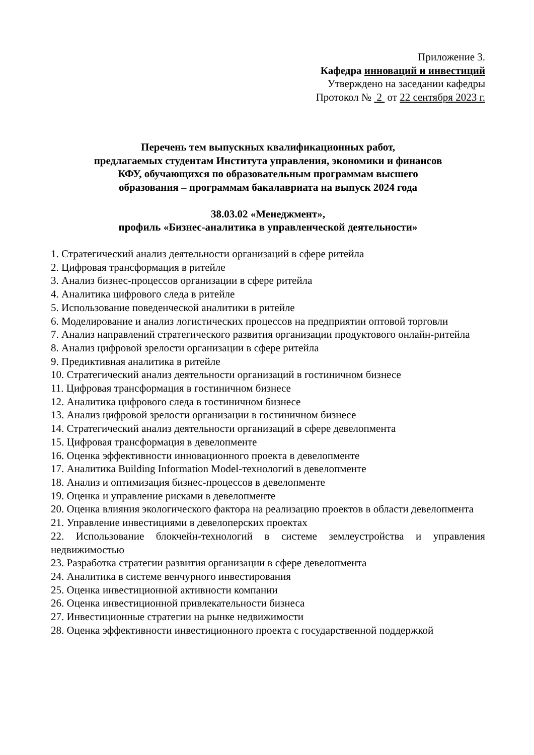Приложение 3.
Кафедра инноваций и инвестиций
Утверждено на заседании кафедры
Протокол № 2 от 22 сентября 2023 г.
Перечень тем выпускных квалификационных работ,
предлагаемых студентам Института управления, экономики и финансов
КФУ, обучающихся по образовательным программам высшего
образования – программам бакалавриата на выпуск 2024 года
38.03.02 «Менеджмент»,
профиль «Бизнес-аналитика в управленческой деятельности»
1. Стратегический анализ деятельности организаций в сфере ритейла
2. Цифровая трансформация в ритейле
3. Анализ бизнес-процессов организации в сфере ритейла
4. Аналитика цифрового следа в ритейле
5. Использование поведенческой аналитики в ритейле
6. Моделирование и анализ логистических процессов на предприятии оптовой торговли
7. Анализ направлений стратегического развития организации продуктового онлайн-ритейла
8. Анализ цифровой зрелости организации в сфере ритейла
9. Предиктивная аналитика в ритейле
10. Стратегический анализ деятельности организаций в гостиничном бизнесе
11. Цифровая трансформация в гостиничном бизнесе
12. Аналитика цифрового следа в гостиничном бизнесе
13. Анализ цифровой зрелости организации в гостиничном бизнесе
14. Стратегический анализ деятельности организаций в сфере девелопмента
15. Цифровая трансформация в девелопменте
16. Оценка эффективности инновационного проекта в девелопменте
17. Аналитика Building Information Model-технологий в девелопменте
18. Анализ и оптимизация бизнес-процессов в девелопменте
19. Оценка и управление рисками в девелопменте
20. Оценка влияния экологического фактора на реализацию проектов в области девелопмента
21. Управление инвестициями в девелоперских проектах
22. Использование блокчейн-технологий в системе землеустройства и управления недвижимостью
23. Разработка стратегии развития организации в сфере девелопмента
24. Аналитика в системе венчурного инвестирования
25. Оценка инвестиционной активности компании
26. Оценка инвестиционной привлекательности бизнеса
27. Инвестиционные стратегии на рынке недвижимости
28. Оценка эффективности инвестиционного проекта с государственной поддержкой